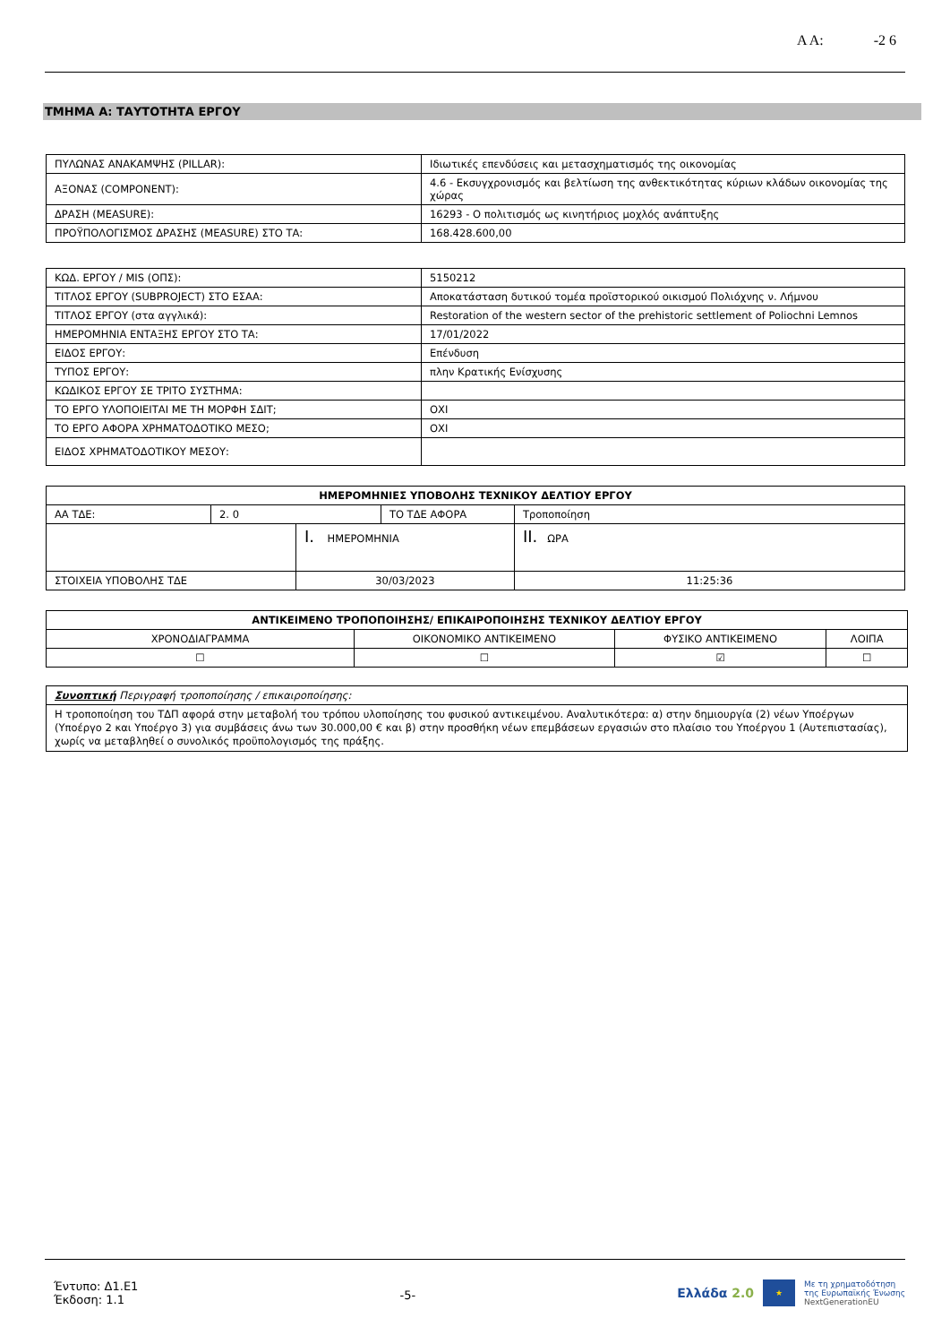Α Α: -2 6
ΤΜΗΜΑ Α: ΤΑΥΤΟΤΗΤΑ ΕΡΓΟΥ
| ΠΥΛΩΝΑΣ ΑΝΑΚΑΜΨΗΣ (PILLAR): | Ιδιωτικές επενδύσεις και μετασχηματισμός της οικονομίας |
| ΑΞΟΝΑΣ (COMPONENT): | 4.6 - Εκσυγχρονισμός και βελτίωση της ανθεκτικότητας κύριων κλάδων οικονομίας της χώρας |
| ΔΡΑΣΗ (MEASURE): | 16293 - Ο πολιτισμός ως κινητήριος μοχλός ανάπτυξης |
| ΠΡΟΫΠΟΛΟΓΙΣΜΟΣ ΔΡΑΣΗΣ (MEASURE) ΣΤΟ ΤΑ: | 168.428.600,00 |
| ΚΩΔ. ΕΡΓΟΥ / MIS (ΟΠΣ): | 5150212 |
| ΤΙΤΛΟΣ ΕΡΓΟΥ (SUBPROJECT) ΣΤΟ ΕΣΑΑ: | Αποκατάσταση δυτικού τομέα προϊστορικού οικισμού Πολιόχνης ν. Λήμνου |
| ΤΙΤΛΟΣ ΕΡΓΟΥ (στα αγγλικά): | Restoration of the western sector of the prehistoric settlement of Poliochni Lemnos |
| ΗΜΕΡΟΜΗΝΙΑ ΕΝΤΑΞΗΣ ΕΡΓΟΥ ΣΤΟ ΤΑ: | 17/01/2022 |
| ΕΙΔΟΣ ΕΡΓΟΥ: | Επένδυση |
| ΤΥΠΟΣ ΕΡΓΟΥ: | πλην Κρατικής Ενίσχυσης |
| ΚΩΔΙΚΟΣ ΕΡΓΟΥ ΣΕ ΤΡΙΤΟ ΣΥΣΤΗΜΑ: | |
| ΤΟ ΕΡΓΟ ΥΛΟΠΟΙΕΙΤΑΙ ΜΕ ΤΗ ΜΟΡΦΗ ΣΔΙΤ; | ΟΧΙ |
| ΤΟ ΕΡΓΟ ΑΦΟΡΑ ΧΡΗΜΑΤΟΔΟΤΙΚΟ ΜΕΣΟ; | ΟΧΙ |
| ΕΙΔΟΣ ΧΡΗΜΑΤΟΔΟΤΙΚΟΥ ΜΕΣΟΥ: | |
| ΗΜΕΡΟΜΗΝΙΕΣ ΥΠΟΒΟΛΗΣ ΤΕΧΝΙΚΟΥ ΔΕΛΤΙΟΥ ΕΡΓΟΥ | | | | |
| --- | --- | --- | --- | --- |
| ΑΑ ΤΔΕ: | 2. 0 | | ΤΟ ΤΔΕ ΑΦΟΡΑ | Τροποποίηση |
| | | I. ΗΜΕΡΟΜΗΝΙΑ | | II. ΩΡΑ |
| ΣΤΟΙΧΕΙΑ ΥΠΟΒΟΛΗΣ ΤΔΕ | | 30/03/2023 | | 11:25:36 |
| ΑΝΤΙΚΕΙΜΕΝΟ ΤΡΟΠΟΠΟΙΗΣΗΣ/ ΕΠΙΚΑΙΡΟΠΟΙΗΣΗΣ ΤΕΧΝΙΚΟΥ ΔΕΛΤΙΟΥ ΕΡΓΟΥ | | | |
| --- | --- | --- | --- |
| ΧΡΟΝΟΔΙΑΓΡΑΜΜΑ | ΟΙΚΟΝΟΜΙΚΟ ΑΝΤΙΚΕΙΜΕΝΟ | ΦΥΣΙΚΟ ΑΝΤΙΚΕΙΜΕΝΟ | ΛΟΙΠΑ |
| ☐ | ☐ | ☑ | ☐ |
| Συνοπτική Περιγραφή τροποποίησης / επικαιροποίησης: |
| Η τροποποίηση του ΤΔΠ αφορά στην μεταβολή του τρόπου υλοποίησης του φυσικού αντικειμένου. Αναλυτικότερα: α) στην δημιουργία (2) νέων Υποέργων (Υποέργο 2 και Υποέργο 3) για συμβάσεις άνω των 30.000,00 € και β) στην προσθήκη νέων επεμβάσεων εργασιών στο πλαίσιο του Υποέργου 1 (Αυτεπιστασίας), χωρίς να μεταβληθεί ο συνολικός προϋπολογισμός της πράξης. |
Έντυπο: Δ1.Ε1
Έκδοση: 1.1
-5-
Ελλάδα 2.0 ★ Με τη χρηματοδότηση
της Ευρωπαϊκής Ένωσης
NextGenerationEU